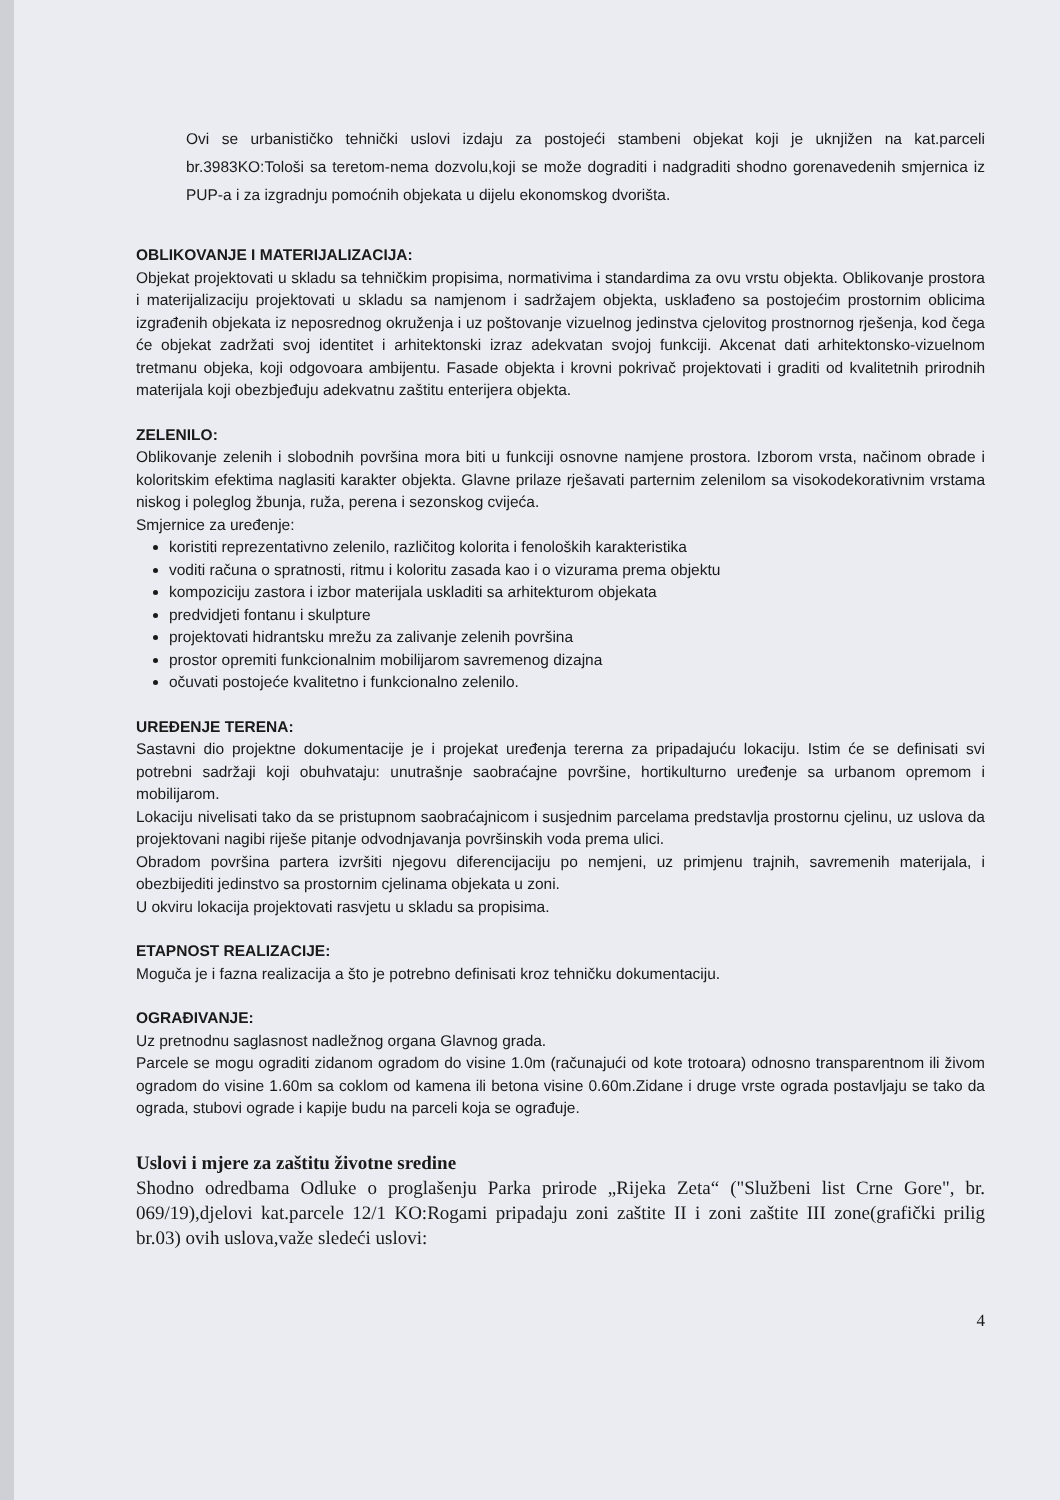Ovi se urbanističko tehnički uslovi izdaju za postojeći stambeni objekat koji je uknjižen na kat.parceli br.3983KO:Tološi sa teretom-nema dozvolu,koji se može dograditi i nadgraditi shodno gorenavedenih smjernica iz PUP-a i za izgradnju pomoćnih objekata u dijelu ekonomskog dvorišta.
OBLIKOVANJE I MATERIJALIZACIJA:
Objekat projektovati u skladu sa tehničkim propisima, normativima i standardima za ovu vrstu objekta. Oblikovanje prostora i materijalizaciju projektovati u skladu sa namjenom i sadržajem objekta, usklađeno sa postojećim prostornim oblicima izgrađenih objekata iz neposrednog okruženja i uz poštovanje vizuelnog jedinstva cjelovitog prostnornog rješenja, kod čega će objekat zadržati svoj identitet i arhitektonski izraz adekvatan svojoj funkciji. Akcenat dati arhitektonsko-vizuelnom tretmanu objeka, koji odgovoara ambijentu. Fasade objekta i krovni pokrivač projektovati i graditi od kvalitetnih prirodnih materijala koji obezbjeđuju adekvatnu zaštitu enterijera objekta.
ZELENILO:
Oblikovanje zelenih i slobodnih površina mora biti u funkciji osnovne namjene prostora. Izborom vrsta, načinom obrade i koloritskim efektima naglasiti karakter objekta. Glavne prilaze rješavati parternim zelenilom sa visokodekorativnim vrstama niskog i poleglog žbunja, ruža, perena i sezonskog cvijeća.
Smjernice za uređenje:
koristiti reprezentativno zelenilo, različitog kolorita i fenoloških karakteristika
voditi računa o spratnosti, ritmu i koloritu zasada kao i o vizurama prema objektu
kompoziciju zastora i izbor materijala uskladiti sa arhitekturom objekata
predvidjeti fontanu i skulpture
projektovati hidrantsku mrežu za zalivanje zelenih površina
prostor opremiti funkcionalnim mobilijarom savremenog dizajna
očuvati postojeće kvalitetno i funkcionalno zelenilo.
UREĐENJE TERENA:
Sastavni dio projektne dokumentacije je i projekat uređenja tererna za pripadajuću lokaciju. Istim će se definisati svi potrebni sadržaji koji obuhvataju: unutrašnje saobraćajne površine, hortikulturno uređenje sa urbanom opremom i mobilijarom.
Lokaciju nivelisati tako da se pristupnom saobraćajnicom i susjednim parcelama predstavlja prostornu cjelinu, uz uslova da projektovani nagibi riješe pitanje odvodnjavanja površinskih voda prema ulici.
Obradom površina partera izvršiti njegovu diferencijaciju po nemjeni, uz primjenu trajnih, savremenih materijala, i obezbijediti jedinstvo sa prostornim cjelinama objekata u zoni.
U okviru lokacija projektovati rasvjetu u skladu sa propisima.
ETAPNOST REALIZACIJE:
Moguča je i fazna realizacija a što je potrebno definisati kroz tehničku dokumentaciju.
OGRAĐIVANJE:
Uz pretnodnu saglasnost nadležnog organa Glavnog grada.
Parcele se mogu ograditi zidanom ogradom do visine 1.0m (računajući od kote trotoara) odnosno transparentnom ili živom ogradom do visine 1.60m sa coklom od kamena ili betona visine 0.60m.Zidane i druge vrste ograda postavljaju se tako da ograda, stubovi ograde i kapije budu na parceli koja se ograđuje.
Uslovi i mjere za zaštitu životne sredine
Shodno odredbama Odluke o proglašenju Parka prirode „Rijeka Zeta“ ("Službeni list Crne Gore", br. 069/19),djelovi kat.parcele 12/1 KO:Rogami pripadaju zoni zaštite II i zoni zaštite III zone(grafički prilig br.03) ovih uslova,važe sledeći uslovi:
4